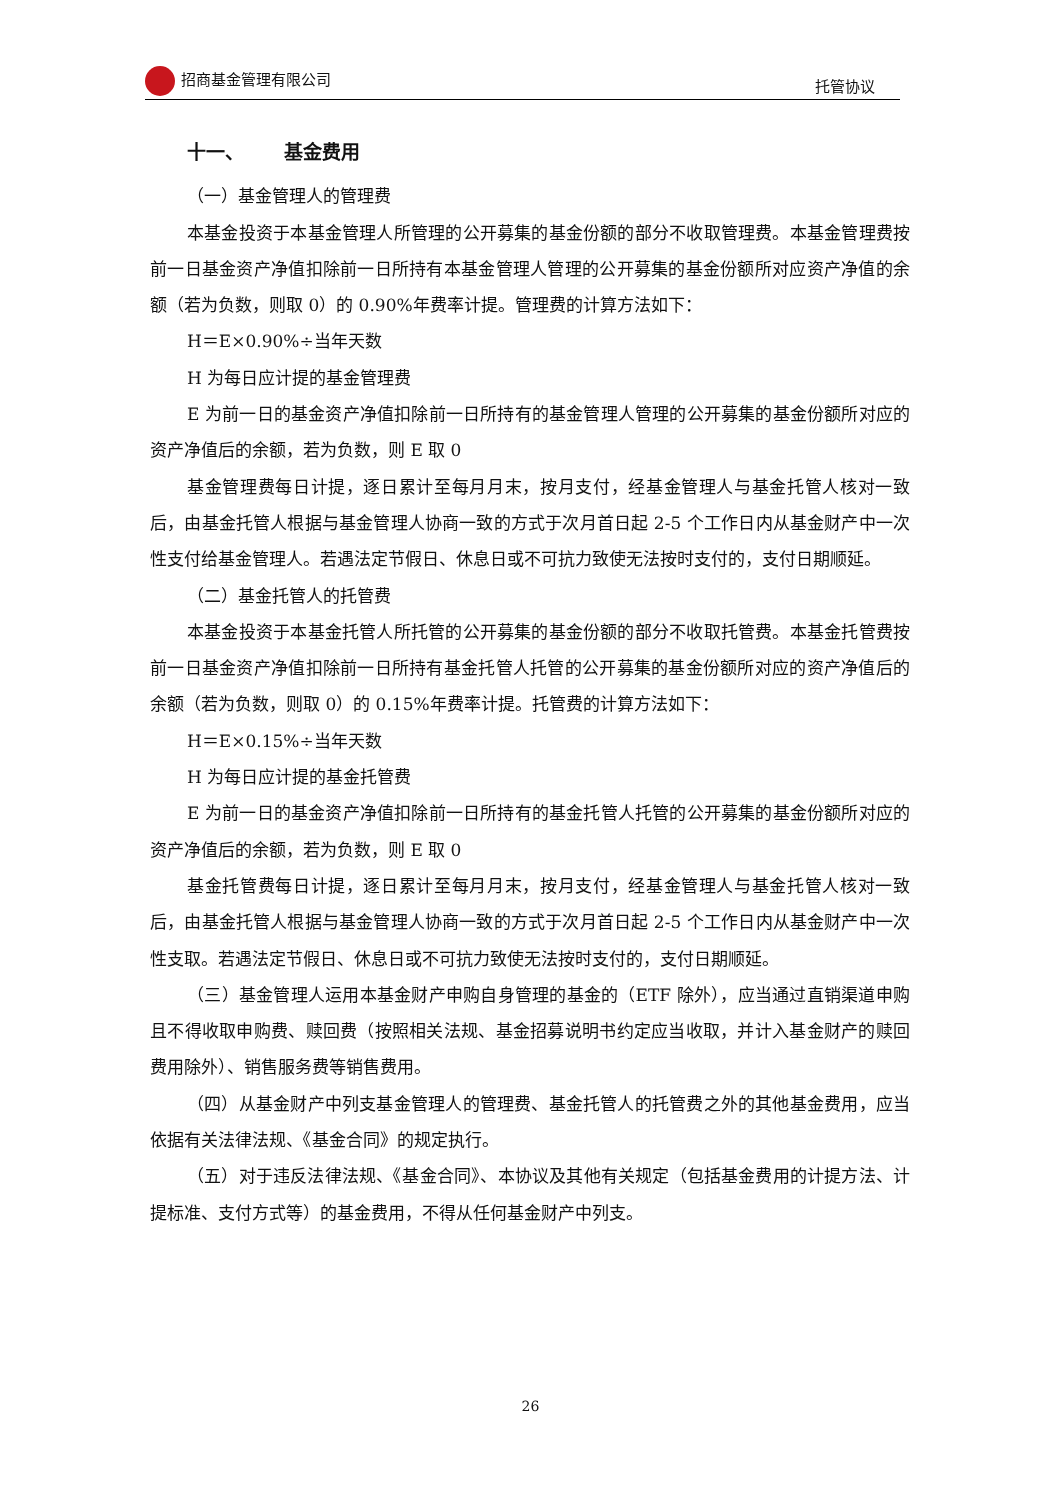招商基金管理有限公司 托管协议
十一、 基金费用
（一）基金管理人的管理费
本基金投资于本基金管理人所管理的公开募集的基金份额的部分不收取管理费。本基金管理费按前一日基金资产净值扣除前一日所持有本基金管理人管理的公开募集的基金份额所对应资产净值的余额（若为负数，则取 0）的 0.90%年费率计提。管理费的计算方法如下：
H＝E×0.90%÷当年天数
H 为每日应计提的基金管理费
E 为前一日的基金资产净值扣除前一日所持有的基金管理人管理的公开募集的基金份额所对应的资产净值后的余额，若为负数，则 E 取 0
基金管理费每日计提，逐日累计至每月月末，按月支付，经基金管理人与基金托管人核对一致后，由基金托管人根据与基金管理人协商一致的方式于次月首日起 2-5 个工作日内从基金财产中一次性支付给基金管理人。若遇法定节假日、休息日或不可抗力致使无法按时支付的，支付日期顺延。
（二）基金托管人的托管费
本基金投资于本基金托管人所托管的公开募集的基金份额的部分不收取托管费。本基金托管费按前一日基金资产净值扣除前一日所持有基金托管人托管的公开募集的基金份额所对应的资产净值后的余额（若为负数，则取 0）的 0.15%年费率计提。托管费的计算方法如下：
H＝E×0.15%÷当年天数
H 为每日应计提的基金托管费
E 为前一日的基金资产净值扣除前一日所持有的基金托管人托管的公开募集的基金份额所对应的资产净值后的余额，若为负数，则 E 取 0
基金托管费每日计提，逐日累计至每月月末，按月支付，经基金管理人与基金托管人核对一致后，由基金托管人根据与基金管理人协商一致的方式于次月首日起 2-5 个工作日内从基金财产中一次性支取。若遇法定节假日、休息日或不可抗力致使无法按时支付的，支付日期顺延。
（三）基金管理人运用本基金财产申购自身管理的基金的（ETF 除外），应当通过直销渠道申购且不得收取申购费、赎回费（按照相关法规、基金招募说明书约定应当收取，并计入基金财产的赎回费用除外）、销售服务费等销售费用。
（四）从基金财产中列支基金管理人的管理费、基金托管人的托管费之外的其他基金费用，应当依据有关法律法规、《基金合同》的规定执行。
（五）对于违反法律法规、《基金合同》、本协议及其他有关规定（包括基金费用的计提方法、计提标准、支付方式等）的基金费用，不得从任何基金财产中列支。
26